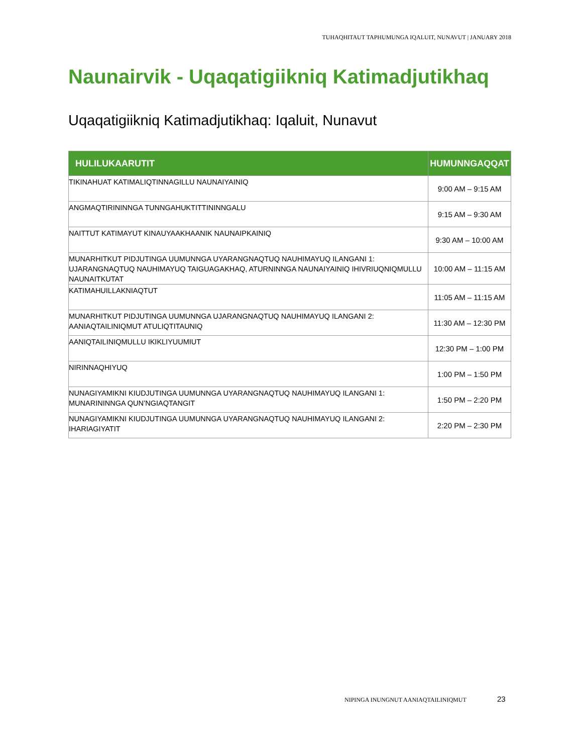TUHAQHITAUT TAPHUMUNGA IQALUIT, NUNAVUT | JANUARY 2018
Naunairvik - Uqaqatigiikniq Katimadjutikhaq
Uqaqatigiikniq Katimadjutikhaq: Iqaluit, Nunavut
| HULILUKAARUTIT | HUMUNNGAQQAT |
| --- | --- |
| TIKINAHUAT KATIMALIQTINNAGILLU NAUNAIYAINIQ | 9:00 AM – 9:15 AM |
| ANGMAQTIRININNGA TUNNGAHUKTITTININNGALU | 9:15 AM – 9:30 AM |
| NAITTUT KATIMAYUT KINAUYAAKHAANIK NAUNAIPKAINIQ | 9:30 AM – 10:00 AM |
| MUNARHITKUT PIDJUTINGA UUMUNNGA UYARANGNAQTUQ NAUHIMAYUQ ILANGANI 1: UJARANGNAQTUQ NAUHIMAYUQ TAIGUAGAKHAQ, ATURNINNGA NAUNAIYAINIQ IHIVRIUQNIQMULLU NAUNAITKUTAT | 10:00 AM – 11:15 AM |
| KATIMAHUILLAKNIAQTUT | 11:05 AM – 11:15 AM |
| MUNARHITKUT PIDJUTINGA UUMUNNGA UJARANGNAQTUQ NAUHIMAYUQ ILANGANI 2: AANIAQTAILINIQMUT ATULIQTITAUNIQ | 11:30 AM – 12:30 PM |
| AANIQTAILINIQMULLU IKIKLIYUUMIUT | 12:30 PM – 1:00 PM |
| NIRINNAQHIYUQ | 1:00 PM – 1:50 PM |
| NUNAGIYAMIKNI KIUDJUTINGA UUMUNNGA UYARANGNAQTUQ NAUHIMAYUQ ILANGANI 1: MUNARININNGA QUN’NGIAQTANGIT | 1:50 PM – 2:20 PM |
| NUNAGIYAMIKNI KIUDJUTINGA UUMUNNGA UYARANGNAQTUQ NAUHIMAYUQ ILANGANI 2: IHARIAGIYATIT | 2:20 PM – 2:30 PM |
NIPINGA INUNGNUT AANIAQTAILINIQMUT
23